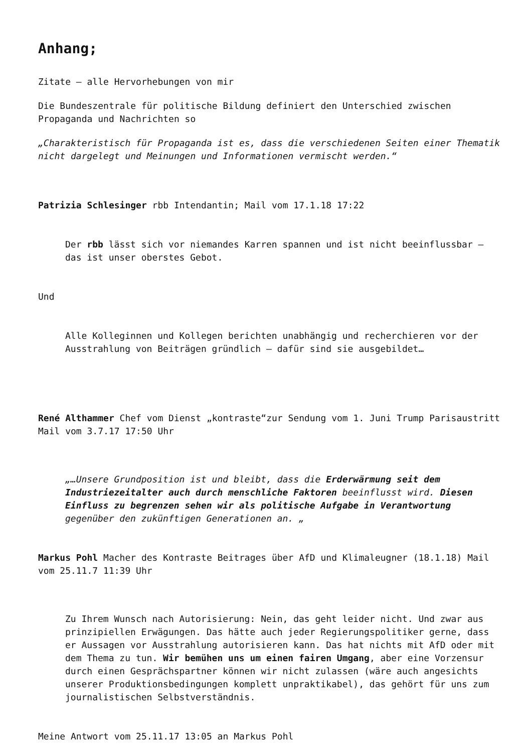Anhang;
Zitate – alle Hervorhebungen von mir
Die Bundeszentrale für politische Bildung definiert den Unterschied zwischen Propaganda und Nachrichten so
„Charakteristisch für Propaganda ist es, dass die verschiedenen Seiten einer Thematik nicht dargelegt und Meinungen und Informationen vermischt werden.“
Patrizia Schlesinger rbb Intendantin; Mail vom 17.1.18 17:22
Der rbb lässt sich vor niemandes Karren spannen und ist nicht beeinflussbar – das ist unser oberstes Gebot.
Und
Alle Kolleginnen und Kollegen berichten unabhängig und recherchieren vor der Ausstrahlung von Beiträgen gründlich – dafür sind sie ausgebildet…
René Althammer Chef vom Dienst „kontraste“zur Sendung vom 1. Juni Trump Parisaustritt Mail vom 3.7.17 17:50 Uhr
„…Unsere Grundposition ist und bleibt, dass die Erderwärmung seit dem Industriezeitalter auch durch menschliche Faktoren beeinflusst wird. Diesen Einfluss zu begrenzen sehen wir als politische Aufgabe in Verantwortung gegenüber den zukünftigen Generationen an. „
Markus Pohl Macher des Kontraste Beitrages über AfD und Klimaleugner (18.1.18) Mail vom 25.11.7 11:39 Uhr
Zu Ihrem Wunsch nach Autorisierung: Nein, das geht leider nicht. Und zwar aus prinzipiellen Erwägungen. Das hätte auch jeder Regierungspolitiker gerne, dass er Aussagen vor Ausstrahlung autorisieren kann. Das hat nichts mit AfD oder mit dem Thema zu tun. Wir bemühen uns um einen fairen Umgang, aber eine Vorzensur durch einen Gesprächspartner können wir nicht zulassen (wäre auch angesichts unserer Produktionsbedingungen komplett unpraktikabel), das gehört für uns zum journalistischen Selbstverständnis.
Meine Antwort vom 25.11.17 13:05 an Markus Pohl